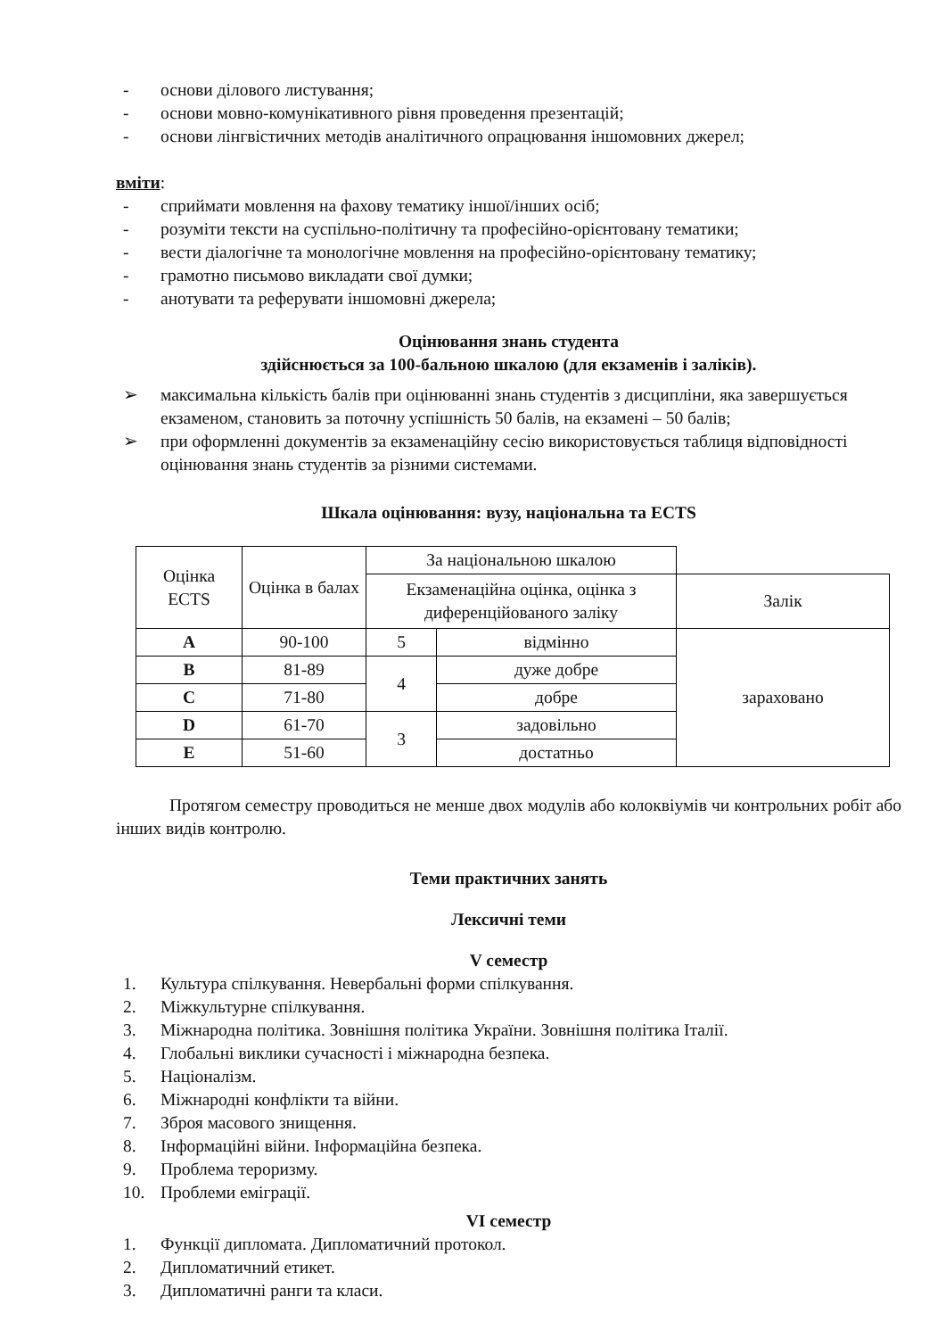- основи ділового листування;
- основи мовно-комунікативного рівня проведення презентацій;
- основи лінгвістичних методів аналітичного опрацювання іншомовних джерел;
вміти:
- сприймати мовлення на фахову тематику іншої/інших осіб;
- розуміти тексти на суспільно-політичну та професійно-орієнтовану тематики;
- вести діалогічне та монологічне мовлення на професійно-орієнтовану тематику;
- грамотно письмово викладати свої думки;
- анотувати та реферувати іншомовні джерела;
Оцінювання знань студента
здійснюється за 100-бальною шкалою (для екзаменів і заліків).
➢ максимальна кількість балів при оцінюванні знань студентів з дисципліни, яка завершується екзаменом, становить за поточну успішність 50 балів, на екзамені – 50 балів;
➢ при оформленні документів за екзаменаційну сесію використовується таблиця відповідності оцінювання знань студентів за різними системами.
Шкала оцінювання: вузу, національна та ECTS
| Оцінка ECTS | Оцінка в балах | За національною шкалою | | |
| --- | --- | --- | --- | --- |
| | | Екзаменаційна оцінка, оцінка з диференційованого заліку | | Залік |
| A | 90-100 | 5 | відмінно | зараховано |
| B | 81-89 | 4 | дуже добре | |
| C | 71-80 | | добре | |
| D | 61-70 | 3 | задовільно | |
| E | 51-60 | | достатньо | |
Протягом семестру проводиться не менше двох модулів або колоквіумів чи контрольних робіт або інших видів контролю.
Теми практичних занять
Лексичні теми
V семестр
1. Культура спілкування. Невербальні форми спілкування.
2. Міжкультурне спілкування.
3. Міжнародна політика. Зовнішня політика України. Зовнішня політика Італії.
4. Глобальні виклики сучасності і міжнародна безпека.
5. Націоналізм.
6. Міжнародні конфлікти та війни.
7. Зброя масового знищення.
8. Інформаційні війни. Інформаційна безпека.
9. Проблема тероризму.
10. Проблеми еміграції.
VI семестр
1. Функції дипломата. Дипломатичний протокол.
2. Дипломатичний етикет.
3. Дипломатичні ранги та класи.